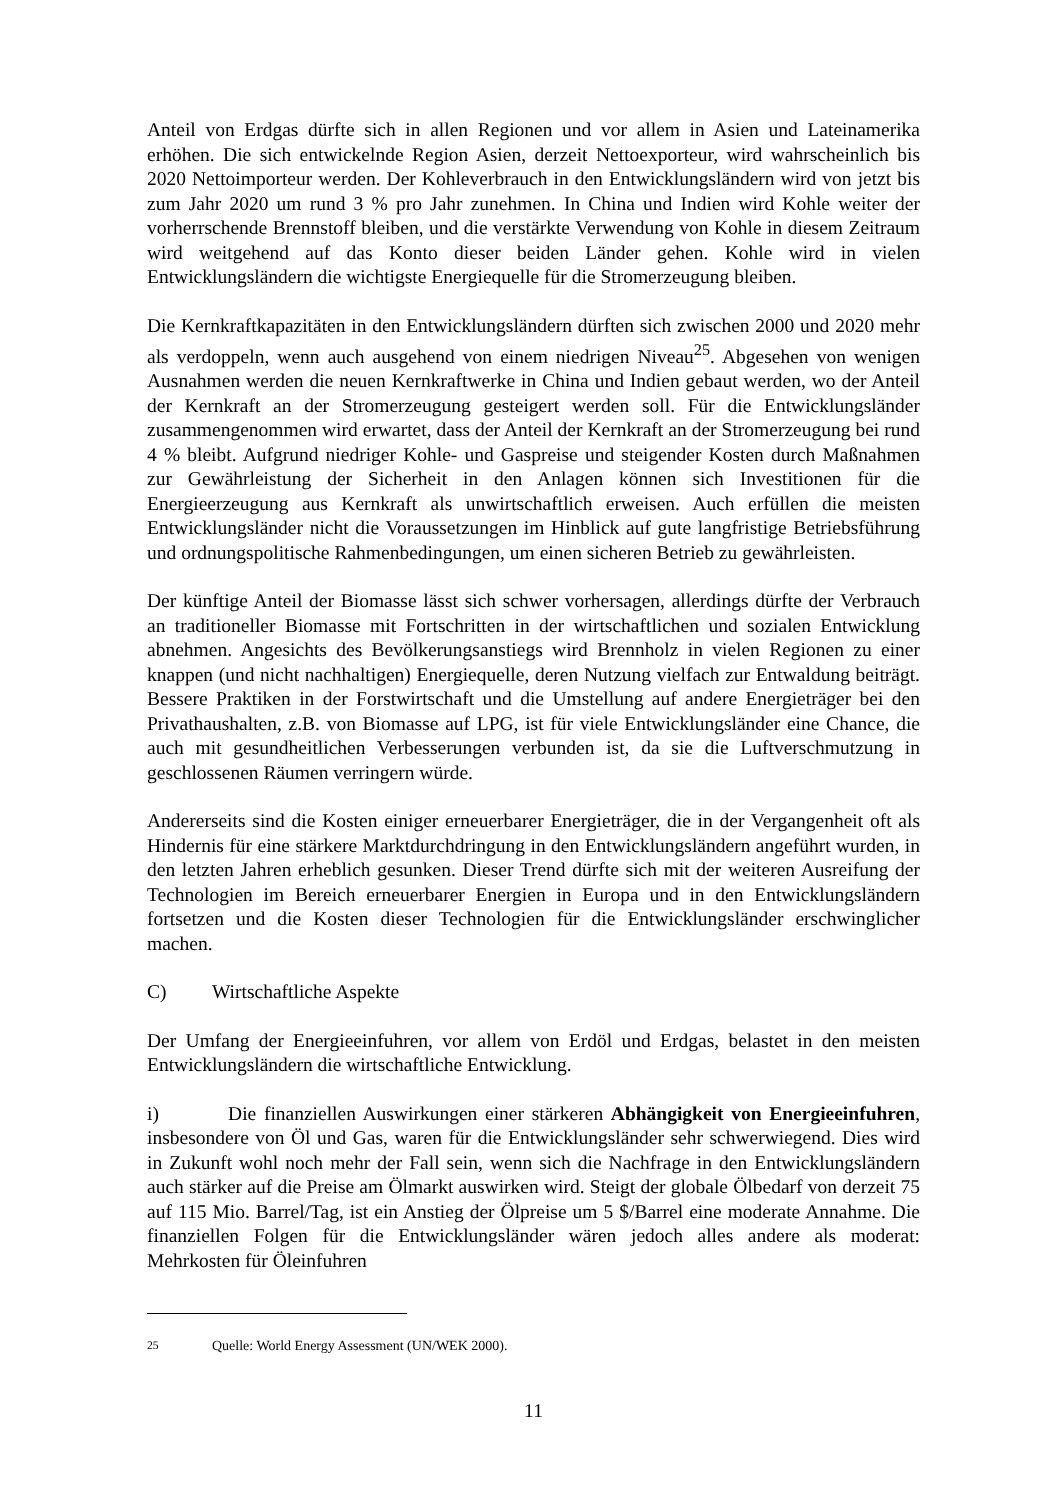Anteil von Erdgas dürfte sich in allen Regionen und vor allem in Asien und Lateinamerika erhöhen. Die sich entwickelnde Region Asien, derzeit Nettoexporteur, wird wahrscheinlich bis 2020 Nettoimporteur werden. Der Kohleverbrauch in den Entwicklungsländern wird von jetzt bis zum Jahr 2020 um rund 3 % pro Jahr zunehmen. In China und Indien wird Kohle weiter der vorherrschende Brennstoff bleiben, und die verstärkte Verwendung von Kohle in diesem Zeitraum wird weitgehend auf das Konto dieser beiden Länder gehen. Kohle wird in vielen Entwicklungsländern die wichtigste Energiequelle für die Stromerzeugung bleiben.
Die Kernkraftkapazitäten in den Entwicklungsländern dürften sich zwischen 2000 und 2020 mehr als verdoppeln, wenn auch ausgehend von einem niedrigen Niveau<sup>25</sup>. Abgesehen von wenigen Ausnahmen werden die neuen Kernkraftwerke in China und Indien gebaut werden, wo der Anteil der Kernkraft an der Stromerzeugung gesteigert werden soll. Für die Entwicklungsländer zusammengenommen wird erwartet, dass der Anteil der Kernkraft an der Stromerzeugung bei rund 4 % bleibt. Aufgrund niedriger Kohle- und Gaspreise und steigender Kosten durch Maßnahmen zur Gewährleistung der Sicherheit in den Anlagen können sich Investitionen für die Energieerzeugung aus Kernkraft als unwirtschaftlich erweisen. Auch erfüllen die meisten Entwicklungsländer nicht die Voraussetzungen im Hinblick auf gute langfristige Betriebsführung und ordnungspolitische Rahmenbedingungen, um einen sicheren Betrieb zu gewährleisten.
Der künftige Anteil der Biomasse lässt sich schwer vorhersagen, allerdings dürfte der Verbrauch an traditioneller Biomasse mit Fortschritten in der wirtschaftlichen und sozialen Entwicklung abnehmen. Angesichts des Bevölkerungsanstiegs wird Brennholz in vielen Regionen zu einer knappen (und nicht nachhaltigen) Energiequelle, deren Nutzung vielfach zur Entwaldung beiträgt. Bessere Praktiken in der Forstwirtschaft und die Umstellung auf andere Energieträger bei den Privathaushalten, z.B. von Biomasse auf LPG, ist für viele Entwicklungsländer eine Chance, die auch mit gesundheitlichen Verbesserungen verbunden ist, da sie die Luftverschmutzung in geschlossenen Räumen verringern würde.
Andererseits sind die Kosten einiger erneuerbarer Energieträger, die in der Vergangenheit oft als Hindernis für eine stärkere Marktdurchdringung in den Entwicklungsländern angeführt wurden, in den letzten Jahren erheblich gesunken. Dieser Trend dürfte sich mit der weiteren Ausreifung der Technologien im Bereich erneuerbarer Energien in Europa und in den Entwicklungsländern fortsetzen und die Kosten dieser Technologien für die Entwicklungsländer erschwinglicher machen.
C) Wirtschaftliche Aspekte
Der Umfang der Energieeinfuhren, vor allem von Erdöl und Erdgas, belastet in den meisten Entwicklungsländern die wirtschaftliche Entwicklung.
i) Die finanziellen Auswirkungen einer stärkeren Abhängigkeit von Energieeinfuhren, insbesondere von Öl und Gas, waren für die Entwicklungsländer sehr schwerwiegend. Dies wird in Zukunft wohl noch mehr der Fall sein, wenn sich die Nachfrage in den Entwicklungsländern auch stärker auf die Preise am Ölmarkt auswirken wird. Steigt der globale Ölbedarf von derzeit 75 auf 115 Mio. Barrel/Tag, ist ein Anstieg der Ölpreise um 5 $/Barrel eine moderate Annahme. Die finanziellen Folgen für die Entwicklungsländer wären jedoch alles andere als moderat: Mehrkosten für Öleinfuhren
<sup>25</sup> Quelle: World Energy Assessment (UN/WEK 2000).
11